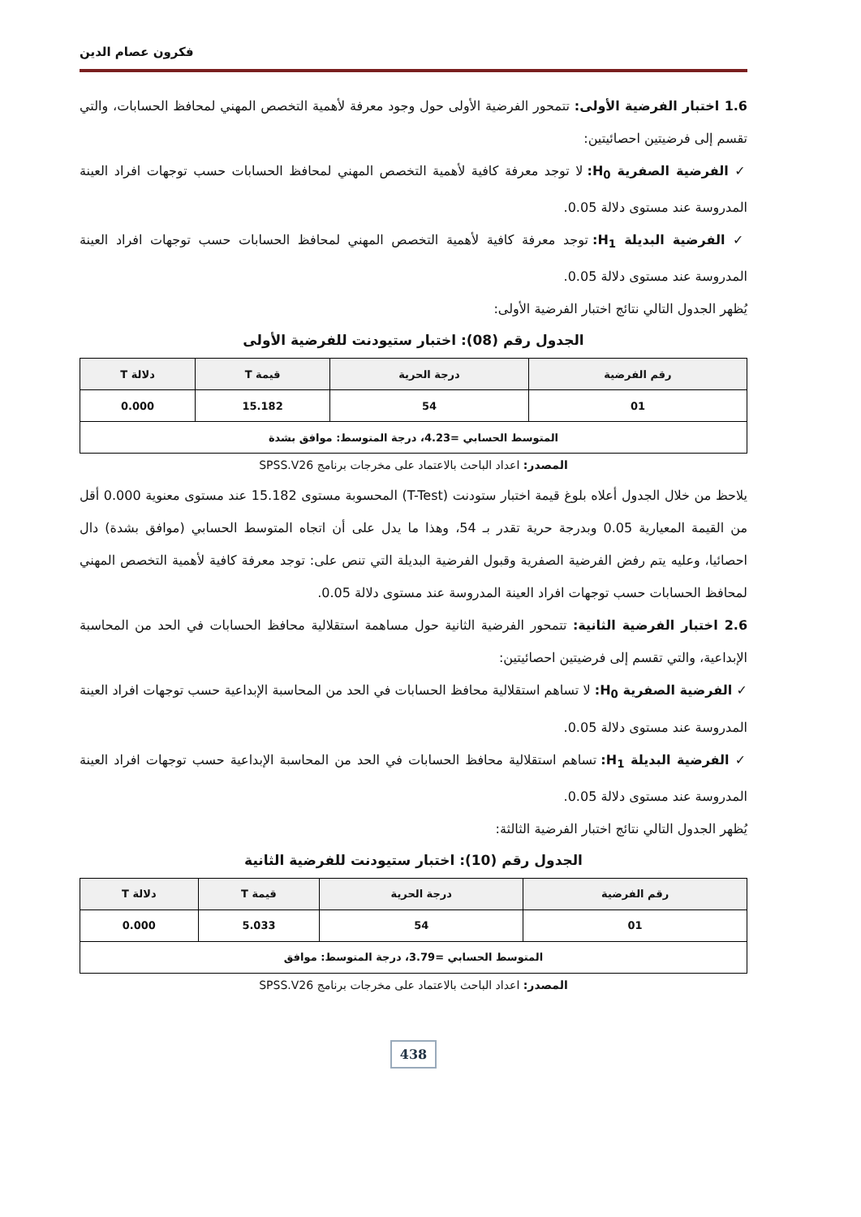فكرون عصام الدين
1.6 اختبار الفرضية الأولى: تتمحور الفرضية الأولى حول وجود معرفة لأهمية التخصص المهني لمحافظ الحسابات، والتي تقسم إلى فرضيتين احصائيتين:
✓ الفرضية الصفرية H<sub>0</sub>: لا توجد معرفة كافية لأهمية التخصص المهني لمحافظ الحسابات حسب توجهات افراد العينة المدروسة عند مستوى دلالة 0.05.
✓ الفرضية البديلة H<sub>1</sub>: توجد معرفة كافية لأهمية التخصص المهني لمحافظ الحسابات حسب توجهات افراد العينة المدروسة عند مستوى دلالة 0.05.
يُظهر الجدول التالي نتائج اختبار الفرضية الأولى:
الجدول رقم (08): اختبار ستيودنت للفرضية الأولى
| رقم الفرضية | درجة الحرية | قيمة T | دلالة T |
| --- | --- | --- | --- |
| 01 | 54 | 15.182 | 0.000 |
| المتوسط الحسابي =4.23، درجة المتوسط: موافق بشدة | | | |
المصدر: اعداد الباحث بالاعتماد على مخرجات برنامج SPSS.V26
يلاحظ من خلال الجدول أعلاه بلوغ قيمة اختبار ستودنت (T-Test) المحسوبة مستوى 15.182 عند مستوى معنوية 0.000 أقل من القيمة المعيارية 0.05 وبدرجة حرية تقدر بـ 54، وهذا ما يدل على أن اتجاه المتوسط الحسابي (موافق بشدة) دال احصائيا، وعليه يتم رفض الفرضية الصفرية وقبول الفرضية البديلة التي تنص على: توجد معرفة كافية لأهمية التخصص المهني لمحافظ الحسابات حسب توجهات افراد العينة المدروسة عند مستوى دلالة 0.05.
2.6 اختبار الفرضية الثانية: تتمحور الفرضية الثانية حول مساهمة استقلالية محافظ الحسابات في الحد من المحاسبة الإبداعية، والتي تقسم إلى فرضيتين احصائيتين:
✓ الفرضية الصفرية H<sub>0</sub>: لا تساهم استقلالية محافظ الحسابات في الحد من المحاسبة الإبداعية حسب توجهات افراد العينة المدروسة عند مستوى دلالة 0.05.
✓ الفرضية البديلة H<sub>1</sub>: تساهم استقلالية محافظ الحسابات في الحد من المحاسبة الإبداعية حسب توجهات افراد العينة المدروسة عند مستوى دلالة 0.05.
يُظهر الجدول التالي نتائج اختبار الفرضية الثالثة:
الجدول رقم (10): اختبار ستيودنت للفرضية الثانية
| رقم الفرضية | درجة الحرية | قيمة T | دلالة T |
| --- | --- | --- | --- |
| 01 | 54 | 5.033 | 0.000 |
| المتوسط الحسابي =3.79، درجة المتوسط: موافق | | | |
المصدر: اعداد الباحث بالاعتماد على مخرجات برنامج SPSS.V26
438